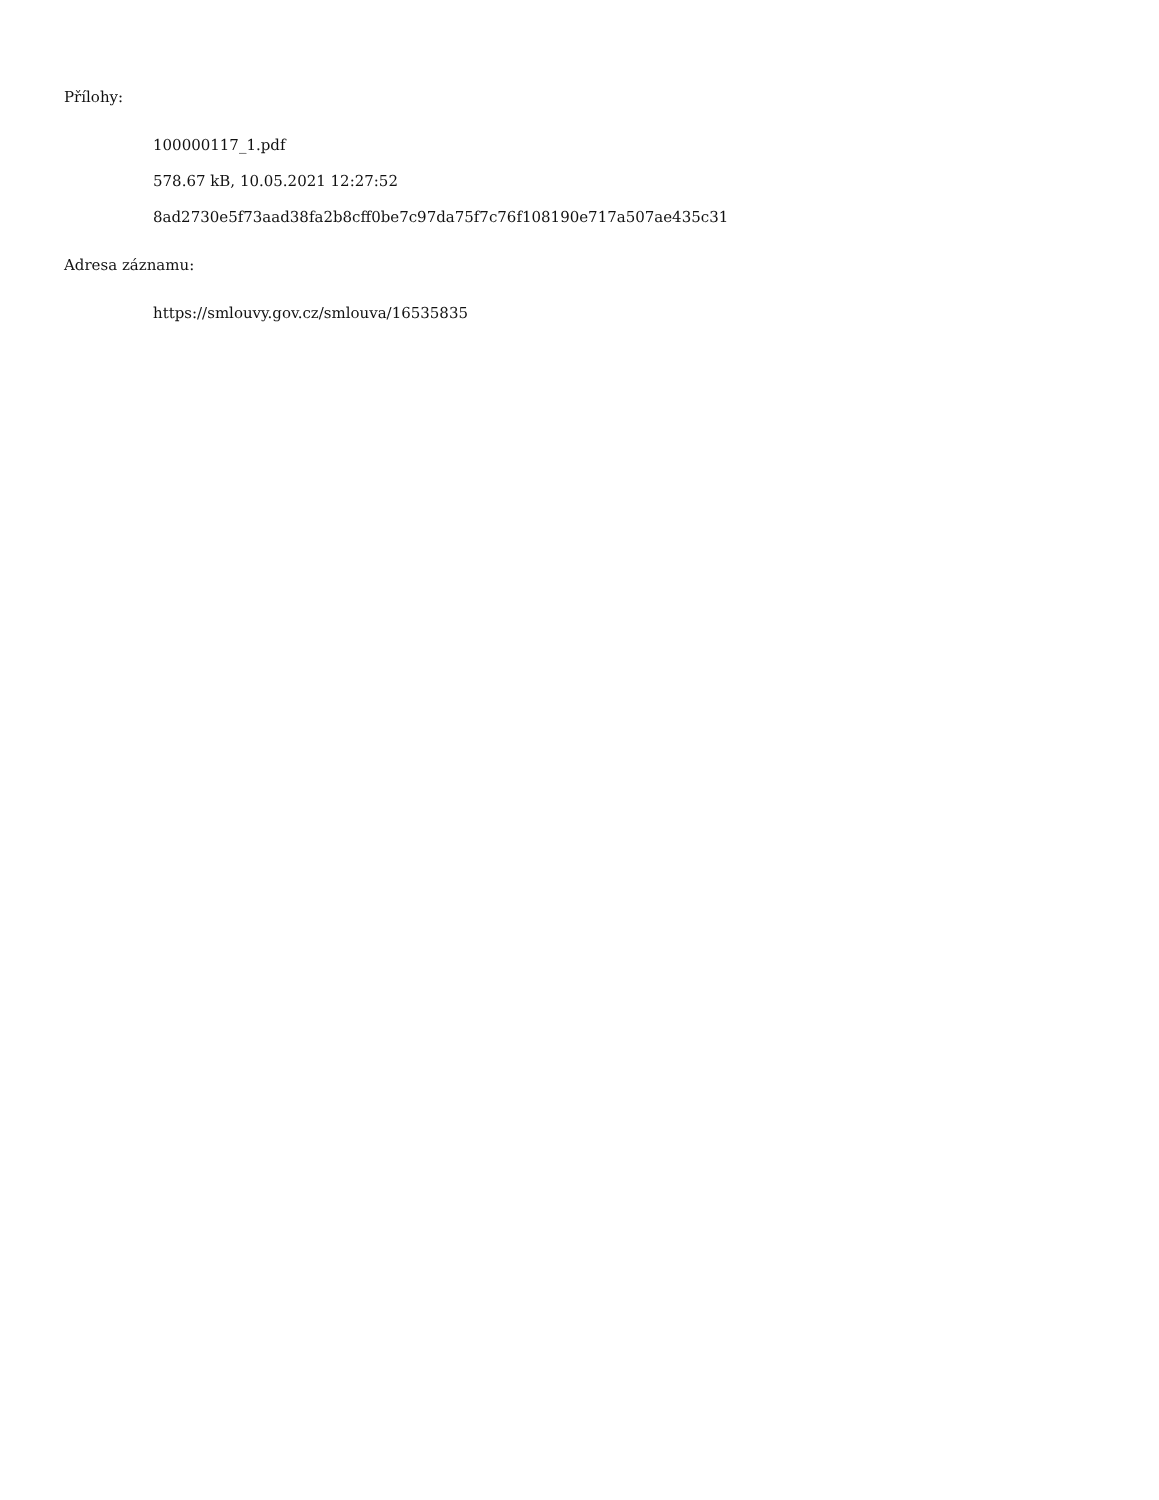Přílohy:
100000117_1.pdf
578.67 kB, 10.05.2021 12:27:52
8ad2730e5f73aad38fa2b8cff0be7c97da75f7c76f108190e717a507ae435c31
Adresa záznamu:
https://smlouvy.gov.cz/smlouva/16535835